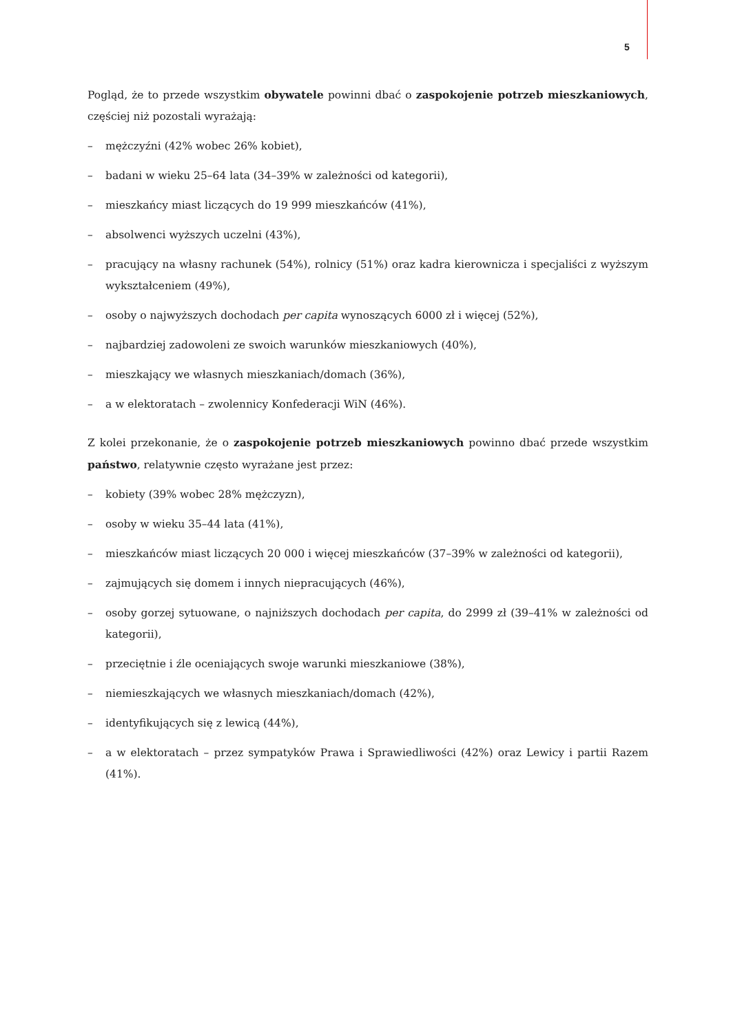5
Pogląd, że to przede wszystkim obywatele powinni dbać o zaspokojenie potrzeb mieszkaniowych, częściej niż pozostali wyrażają:
– mężczyźni (42% wobec 26% kobiet),
– badani w wieku 25–64 lata (34–39% w zależności od kategorii),
– mieszkańcy miast liczących do 19 999 mieszkańców (41%),
– absolwenci wyższych uczelni (43%),
– pracujący na własny rachunek (54%), rolnicy (51%) oraz kadra kierownicza i specjaliści z wyższym wykształceniem (49%),
– osoby o najwyższych dochodach per capita wynoszących 6000 zł i więcej (52%),
– najbardziej zadowoleni ze swoich warunków mieszkaniowych (40%),
– mieszkający we własnych mieszkaniach/domach (36%),
– a w elektoratach – zwolennicy Konfederacji WiN (46%).
Z kolei przekonanie, że o zaspokojenie potrzeb mieszkaniowych powinno dbać przede wszystkim państwo, relatywnie często wyrażane jest przez:
– kobiety (39% wobec 28% mężczyzn),
– osoby w wieku 35–44 lata (41%),
– mieszkańców miast liczących 20 000 i więcej mieszkańców (37–39% w zależności od kategorii),
– zajmujących się domem i innych niepracujących (46%),
– osoby gorzej sytuowane, o najniższych dochodach per capita, do 2999 zł (39–41% w zależności od kategorii),
– przeciętnie i źle oceniających swoje warunki mieszkaniowe (38%),
– niemieszkających we własnych mieszkaniach/domach (42%),
– identyfikujących się z lewicą (44%),
– a w elektoratach – przez sympatyków Prawa i Sprawiedliwości (42%) oraz Lewicy i partii Razem (41%).